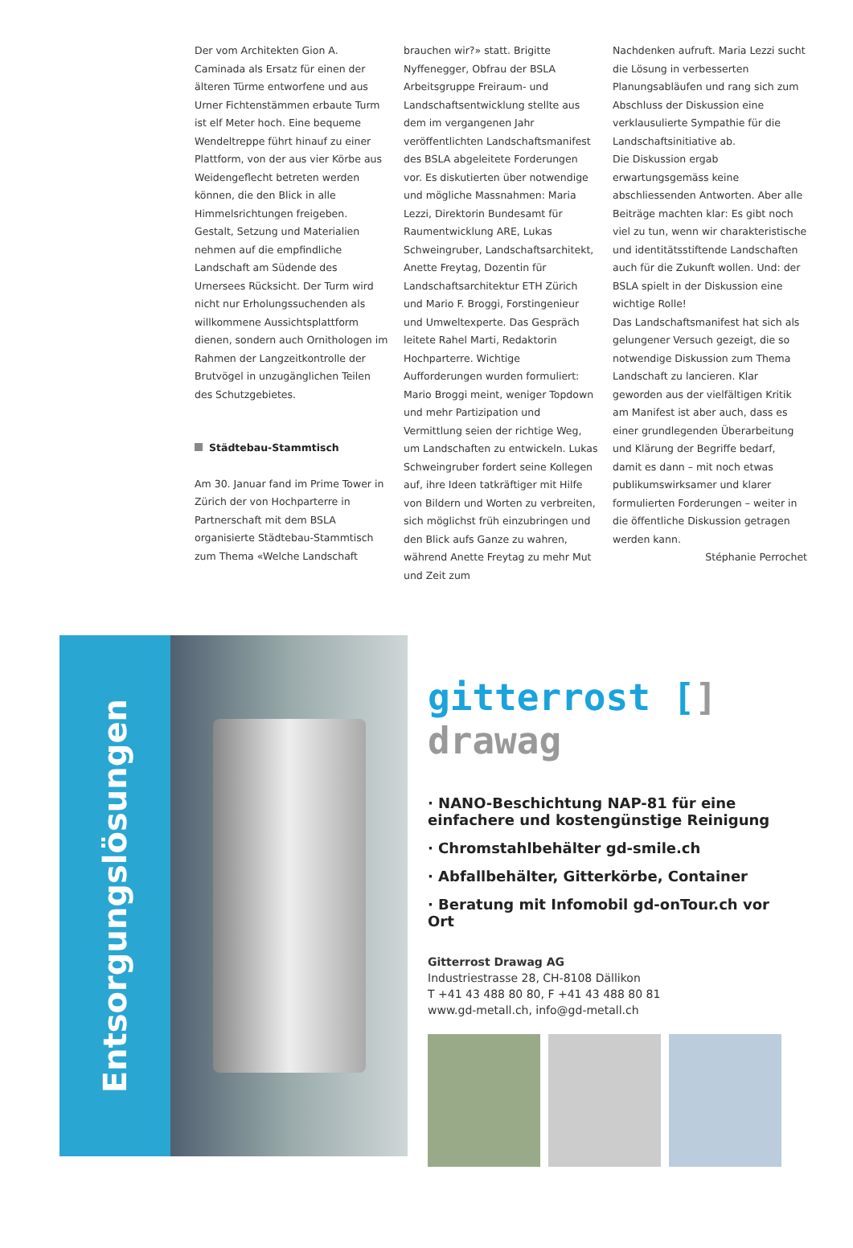Der vom Architekten Gion A. Caminada als Ersatz für einen der älteren Türme entworfene und aus Urner Fichtenstämmen erbaute Turm ist elf Meter hoch. Eine bequeme Wendeltreppe führt hinauf zu einer Plattform, von der aus vier Körbe aus Weidengeflecht betreten werden können, die den Blick in alle Himmelsrichtungen freigeben. Gestalt, Setzung und Materialien nehmen auf die empfindliche Landschaft am Südende des Urnersees Rücksicht. Der Turm wird nicht nur Erholungssuchenden als willkommene Aussichtsplattform dienen, sondern auch Ornithologen im Rahmen der Langzeitkontrolle der Brutvögel in unzugänglichen Teilen des Schutzgebietes.
Städtebau-Stammtisch
Am 30. Januar fand im Prime Tower in Zürich der von Hochparterre in Partnerschaft mit dem BSLA organisierte Städtebau-Stammtisch zum Thema «Welche Landschaft
brauchen wir?» statt. Brigitte Nyffenegger, Obfrau der BSLA Arbeitsgruppe Freiraum- und Landschaftsentwicklung stellte aus dem im vergangenen Jahr veröffentlichten Landschaftsmanifest des BSLA abgeleitete Forderungen vor. Es diskutierten über notwendige und mögliche Massnahmen: Maria Lezzi, Direktorin Bundesamt für Raumentwicklung ARE, Lukas Schweingruber, Landschaftsarchitekt, Anette Freytag, Dozentin für Landschaftsarchitektur ETH Zürich und Mario F. Broggi, Forstingenieur und Umweltexperte. Das Gespräch leitete Rahel Marti, Redaktorin Hochparterre. Wichtige Aufforderungen wurden formuliert: Mario Broggi meint, weniger Topdown und mehr Partizipation und Vermittlung seien der richtige Weg, um Landschaften zu entwickeln. Lukas Schweingruber fordert seine Kollegen auf, ihre Ideen tatkräftiger mit Hilfe von Bildern und Worten zu verbreiten, sich möglichst früh einzubringen und den Blick aufs Ganze zu wahren, während Anette Freytag zu mehr Mut und Zeit zum
Nachdenken aufruft. Maria Lezzi sucht die Lösung in verbesserten Planungsabläufen und rang sich zum Abschluss der Diskussion eine verklausulierte Sympathie für die Landschaftsinitiative ab.
Die Diskussion ergab erwartungsgemäss keine abschliessenden Antworten. Aber alle Beiträge machten klar: Es gibt noch viel zu tun, wenn wir charakteristische und identitätsstiftende Landschaften auch für die Zukunft wollen. Und: der BSLA spielt in der Diskussion eine wichtige Rolle!
Das Landschaftsmanifest hat sich als gelungener Versuch gezeigt, die so notwendige Diskussion zum Thema Landschaft zu lancieren. Klar geworden aus der vielfältigen Kritik am Manifest ist aber auch, dass es einer grundlegenden Überarbeitung und Klärung der Begriffe bedarf, damit es dann – mit noch etwas publikumswirksamer und klarer formulierten Forderungen – weiter in die öffentliche Diskussion getragen werden kann.
Stéphanie Perrochet
Entsorgungslösungen
gitterrost [] drawag
· NANO-Beschichtung NAP-81 für eine einfachere und kostengünstige Reinigung
· Chromstahlbehälter gd-smile.ch
· Abfallbehälter, Gitterkörbe, Container
· Beratung mit Infomobil gd-onTour.ch vor Ort
Gitterrost Drawag AG
Industriestrasse 28, CH-8108 Dällikon
T +41 43 488 80 80, F +41 43 488 80 81
www.gd-metall.ch, info@gd-metall.ch